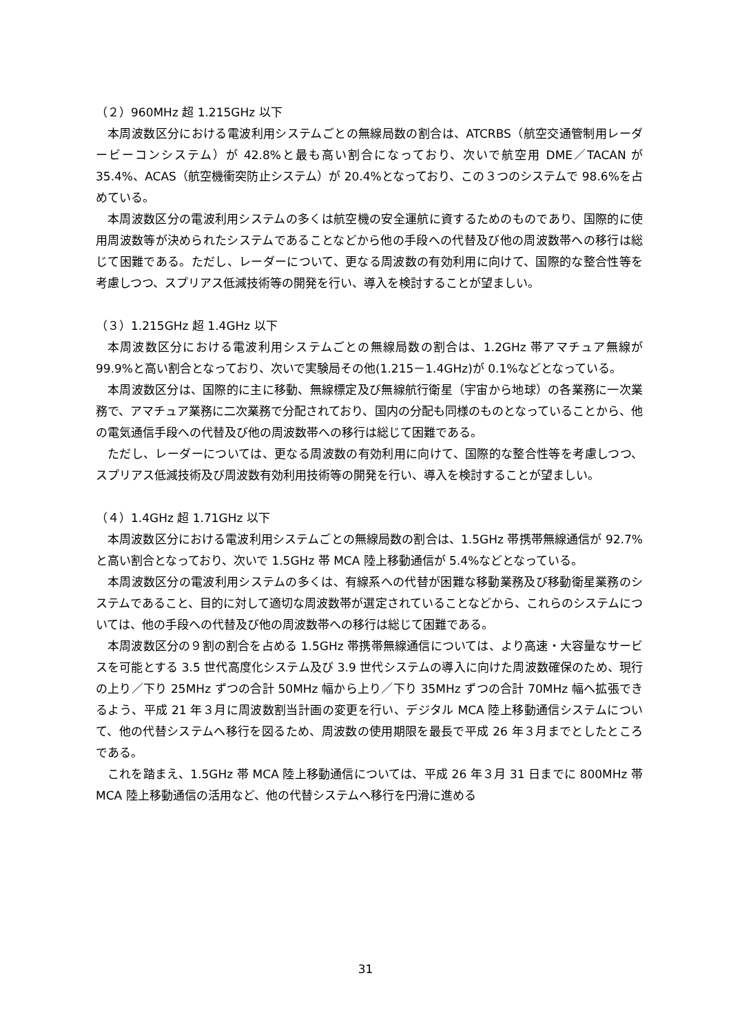（２）960MHz 超 1.215GHz 以下
本周波数区分における電波利用システムごとの無線局数の割合は、ATCRBS（航空交通管制用レーダービーコンシステム）が 42.8%と最も高い割合になっており、次いで航空用 DME／TACAN が 35.4%、ACAS（航空機衝突防止システム）が 20.4%となっており、この３つのシステムで 98.6%を占めている。
本周波数区分の電波利用システムの多くは航空機の安全運航に資するためのものであり、国際的に使用周波数等が決められたシステムであることなどから他の手段への代替及び他の周波数帯への移行は総じて困難である。ただし、レーダーについて、更なる周波数の有効利用に向けて、国際的な整合性等を考慮しつつ、スプリアス低減技術等の開発を行い、導入を検討することが望ましい。
（３）1.215GHz 超 1.4GHz 以下
本周波数区分における電波利用システムごとの無線局数の割合は、1.2GHz 帯アマチュア無線が 99.9%と高い割合となっており、次いで実験局その他(1.215－1.4GHz)が 0.1%などとなっている。
本周波数区分は、国際的に主に移動、無線標定及び無線航行衛星（宇宙から地球）の各業務に一次業務で、アマチュア業務に二次業務で分配されており、国内の分配も同様のものとなっていることから、他の電気通信手段への代替及び他の周波数帯への移行は総じて困難である。
ただし、レーダーについては、更なる周波数の有効利用に向けて、国際的な整合性等を考慮しつつ、スプリアス低減技術及び周波数有効利用技術等の開発を行い、導入を検討することが望ましい。
（４）1.4GHz 超 1.71GHz 以下
本周波数区分における電波利用システムごとの無線局数の割合は、1.5GHz 帯携帯無線通信が 92.7%と高い割合となっており、次いで 1.5GHz 帯 MCA 陸上移動通信が 5.4%などとなっている。
本周波数区分の電波利用システムの多くは、有線系への代替が困難な移動業務及び移動衛星業務のシステムであること、目的に対して適切な周波数帯が選定されていることなどから、これらのシステムについては、他の手段への代替及び他の周波数帯への移行は総じて困難である。
本周波数区分の９割の割合を占める 1.5GHz 帯携帯無線通信については、より高速・大容量なサービスを可能とする 3.5 世代高度化システム及び 3.9 世代システムの導入に向けた周波数確保のため、現行の上り／下り 25MHz ずつの合計 50MHz 幅から上り／下り 35MHz ずつの合計 70MHz 幅へ拡張できるよう、平成 21 年３月に周波数割当計画の変更を行い、デジタル MCA 陸上移動通信システムについて、他の代替システムへ移行を図るため、周波数の使用期限を最長で平成 26 年３月までとしたところである。
これを踏まえ、1.5GHz 帯 MCA 陸上移動通信については、平成 26 年３月 31 日までに 800MHz 帯 MCA 陸上移動通信の活用など、他の代替システムへ移行を円滑に進める
31